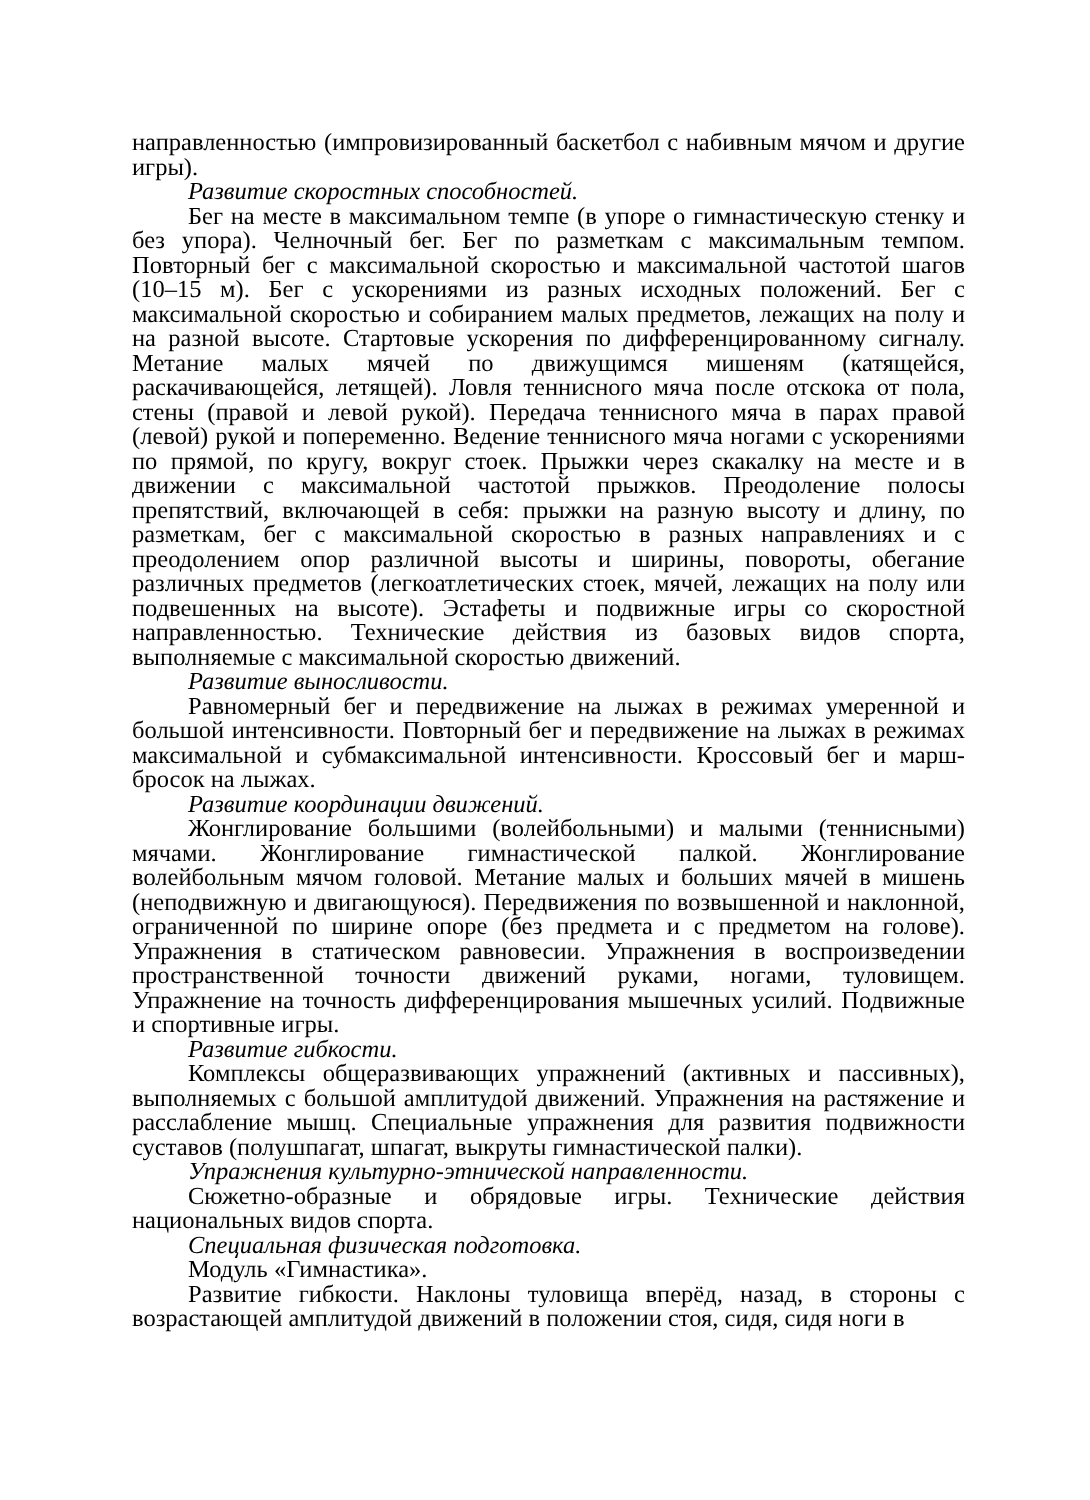направленностью (импровизированный баскетбол с набивным мячом и другие игры).
Развитие скоростных способностей.
Бег на месте в максимальном темпе (в упоре о гимнастическую стенку и без упора). Челночный бег. Бег по разметкам с максимальным темпом. Повторный бег с максимальной скоростью и максимальной частотой шагов (10–15 м). Бег с ускорениями из разных исходных положений. Бег с максимальной скоростью и собиранием малых предметов, лежащих на полу и на разной высоте. Стартовые ускорения по дифференцированному сигналу. Метание малых мячей по движущимся мишеням (катящейся, раскачивающейся, летящей). Ловля теннисного мяча после отскока от пола, стены (правой и левой рукой). Передача теннисного мяча в парах правой (левой) рукой и попеременно. Ведение теннисного мяча ногами с ускорениями по прямой, по кругу, вокруг стоек. Прыжки через скакалку на месте и в движении с максимальной частотой прыжков. Преодоление полосы препятствий, включающей в себя: прыжки на разную высоту и длину, по разметкам, бег с максимальной скоростью в разных направлениях и с преодолением опор различной высоты и ширины, повороты, обегание различных предметов (легкоатлетических стоек, мячей, лежащих на полу или подвешенных на высоте). Эстафеты и подвижные игры со скоростной направленностью. Технические действия из базовых видов спорта, выполняемые с максимальной скоростью движений.
Развитие выносливости.
Равномерный бег и передвижение на лыжах в режимах умеренной и большой интенсивности. Повторный бег и передвижение на лыжах в режимах максимальной и субмаксимальной интенсивности. Кроссовый бег и марш-бросок на лыжах.
Развитие координации движений.
Жонглирование большими (волейбольными) и малыми (теннисными) мячами. Жонглирование гимнастической палкой. Жонглирование волейбольным мячом головой. Метание малых и больших мячей в мишень (неподвижную и двигающуюся). Передвижения по возвышенной и наклонной, ограниченной по ширине опоре (без предмета и с предметом на голове). Упражнения в статическом равновесии. Упражнения в воспроизведении пространственной точности движений руками, ногами, туловищем. Упражнение на точность дифференцирования мышечных усилий. Подвижные и спортивные игры.
Развитие гибкости.
Комплексы общеразвивающих упражнений (активных и пассивных), выполняемых с большой амплитудой движений. Упражнения на растяжение и расслабление мышц. Специальные упражнения для развития подвижности суставов (полушпагат, шпагат, выкруты гимнастической палки).
Упражнения культурно-этнической направленности.
Сюжетно-образные и обрядовые игры. Технические действия национальных видов спорта.
Специальная физическая подготовка.
Модуль «Гимнастика».
Развитие гибкости. Наклоны туловища вперёд, назад, в стороны с возрастающей амплитудой движений в положении стоя, сидя, сидя ноги в